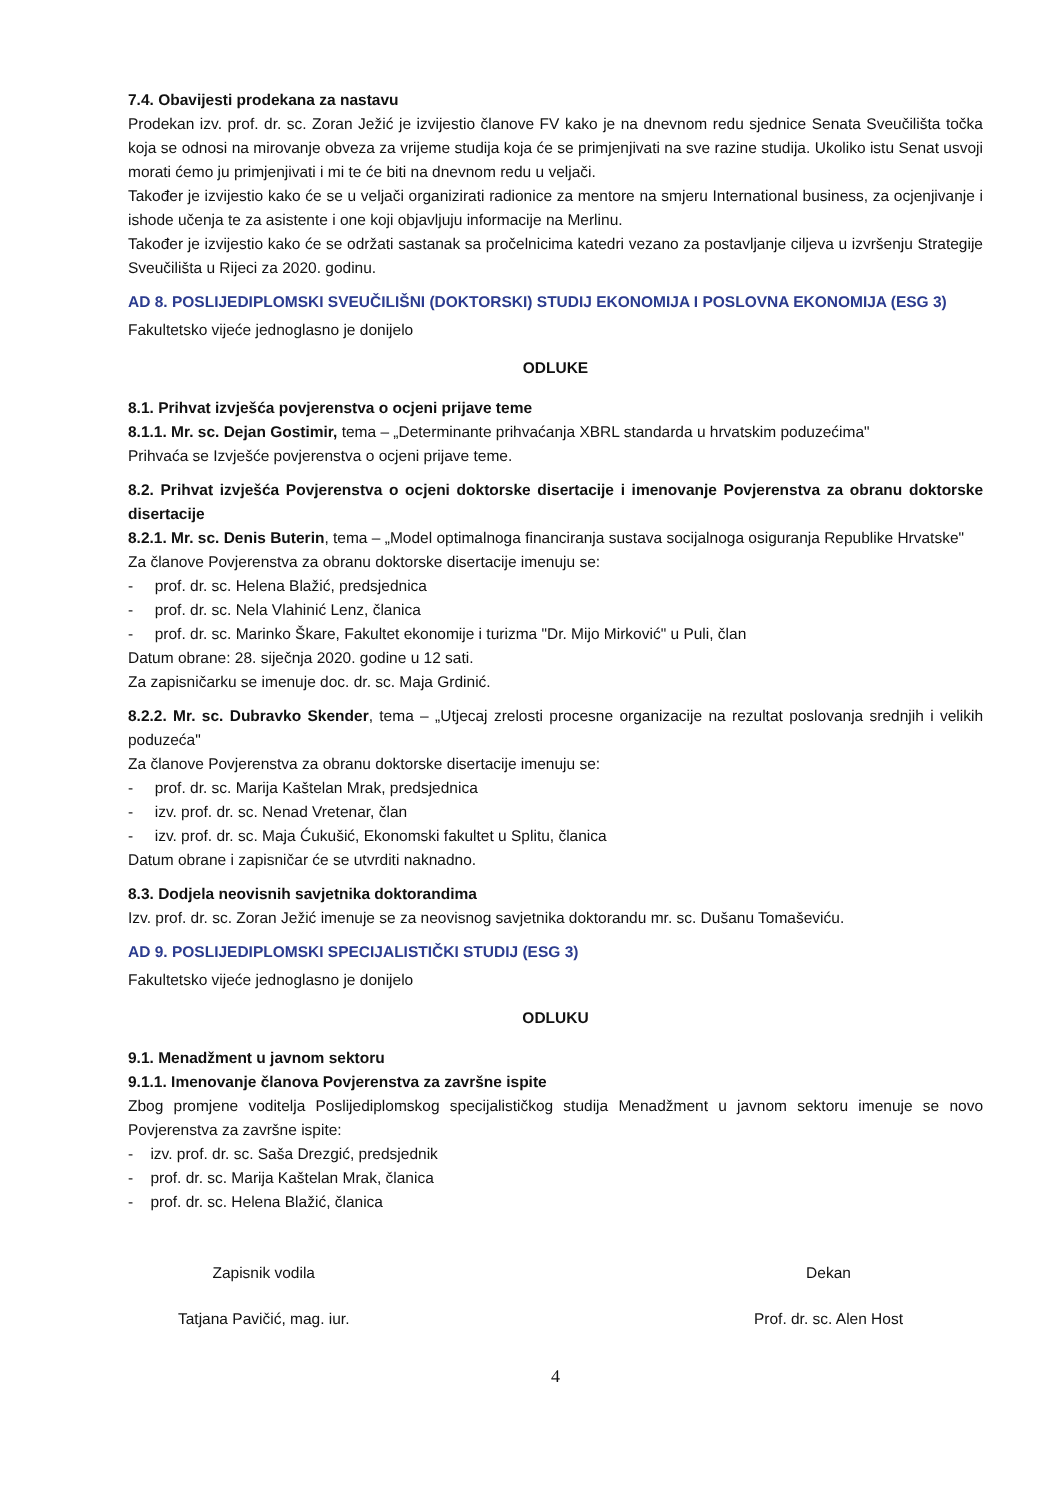7.4. Obavijesti prodekana za nastavu
Prodekan izv. prof. dr. sc. Zoran Ježić je izvijestio članove FV kako je na dnevnom redu sjednice Senata Sveučilišta točka koja se odnosi na mirovanje obveza za vrijeme studija koja će se primjenjivati na sve razine studija. Ukoliko istu Senat usvoji morati ćemo ju primjenjivati i mi te će biti na dnevnom redu u veljači.
Također je izvijestio kako će se u veljači organizirati radionice za mentore na smjeru International business, za ocjenjivanje i ishode učenja te za asistente i one koji objavljuju informacije na Merlinu.
Također je izvijestio kako će se održati sastanak sa pročelnicima katedri vezano za postavljanje ciljeva u izvršenju Strategije Sveučilišta u Rijeci za 2020. godinu.
AD 8. POSLIJEDIPLOMSKI SVEUČILIŠNI (DOKTORSKI) STUDIJ EKONOMIJA I POSLOVNA EKONOMIJA (ESG 3)
Fakultetsko vijeće jednoglasno je donijelo
ODLUKE
8.1. Prihvat izvješća povjerenstva o ocjeni prijave teme
8.1.1. Mr. sc. Dejan Gostimir, tema – „Determinante prihvaćanja XBRL standarda u hrvatskim poduzećima"
Prihvaća se Izvješće povjerenstva o ocjeni prijave teme.
8.2. Prihvat izvješća Povjerenstva o ocjeni doktorske disertacije i imenovanje Povjerenstva za obranu doktorske disertacije
8.2.1. Mr. sc. Denis Buterin, tema – „Model optimalnoga financiranja sustava socijalnoga osiguranja Republike Hrvatske"
Za članove Povjerenstva za obranu doktorske disertacije imenuju se:
- prof. dr. sc. Helena Blažić, predsjednica
- prof. dr. sc. Nela Vlahinić Lenz, članica
- prof. dr. sc. Marinko Škare, Fakultet ekonomije i turizma "Dr. Mijo Mirković" u Puli, član
Datum obrane: 28. siječnja 2020. godine u 12 sati.
Za zapisničarku se imenuje doc. dr. sc. Maja Grdinić.
8.2.2. Mr. sc. Dubravko Skender, tema – „Utjecaj zrelosti procesne organizacije na rezultat poslovanja srednjih i velikih poduzeća"
Za članove Povjerenstva za obranu doktorske disertacije imenuju se:
- prof. dr. sc. Marija Kaštelan Mrak, predsjednica
- izv. prof. dr. sc. Nenad Vretenar, član
- izv. prof. dr. sc. Maja Ćukušić, Ekonomski fakultet u Splitu, članica
Datum obrane i zapisničar će se utvrditi naknadno.
8.3. Dodjela neovisnih savjetnika doktorandima
Izv. prof. dr. sc. Zoran Ježić imenuje se za neovisnog savjetnika doktorandu mr. sc. Dušanu Tomaševiću.
AD 9. POSLIJEDIPLOMSKI SPECIJALISTIČKI STUDIJ (ESG 3)
Fakultetsko vijeće jednoglasno je donijelo
ODLUKU
9.1. Menadžment u javnom sektoru
9.1.1. Imenovanje članova Povjerenstva za završne ispite
Zbog promjene voditelja Poslijediplomskog specijalističkog studija Menadžment u javnom sektoru imenuje se novo Povjerenstva za završne ispite:
- izv. prof. dr. sc. Saša Drezgić, predsjednik
- prof. dr. sc. Marija Kaštelan Mrak, članica
- prof. dr. sc. Helena Blažić, članica
Zapisnik vodila
Tatjana Pavičić, mag. iur.
Dekan
Prof. dr. sc. Alen Host
4